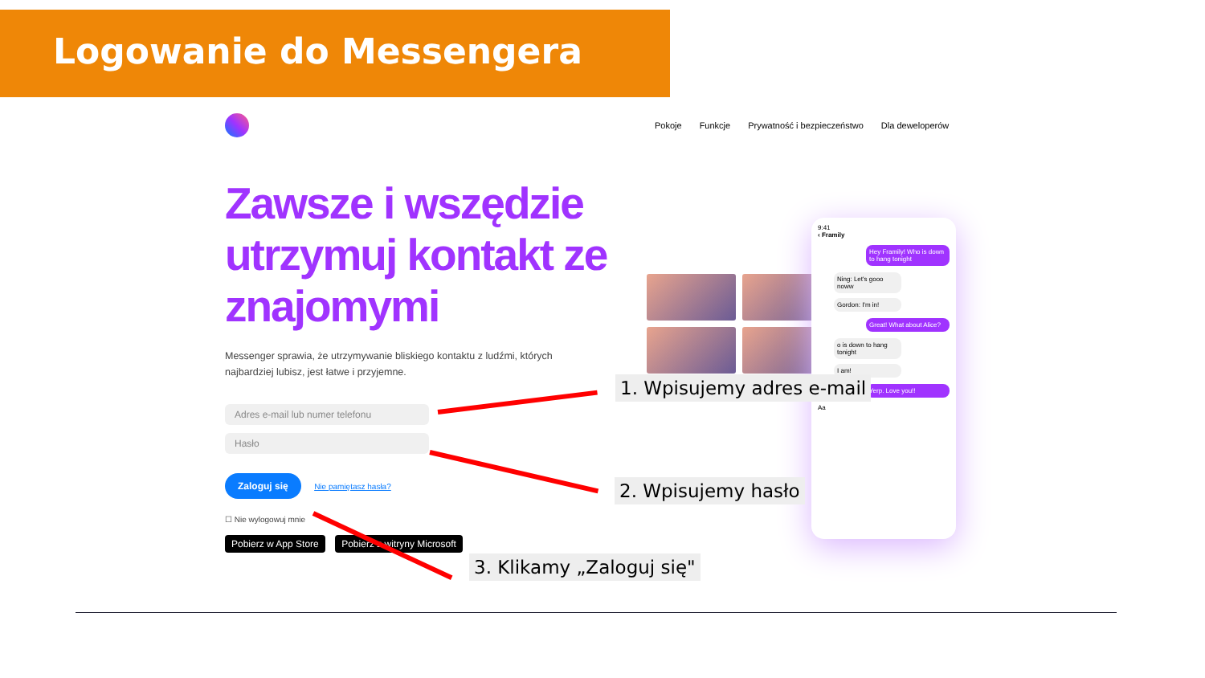Logowanie do Messengera
Pokoje Funkcje Prywatność i bezpieczeństwo Dla deweloperów
Zawsze i wszędzie utrzymuj kontakt ze znajomymi
Messenger sprawia, że utrzymywanie bliskiego kontaktu z ludźmi, których najbardziej lubisz, jest łatwe i przyjemne.
Adres e-mail lub numer telefonu
Hasło
Zaloguj się Nie pamiętasz hasła?
☐ Nie wylogowuj mnie
Pobierz w App Store Pobierz z witryny Microsoft
9:41
‹ Framily
Hey Framily! Who is down to hang tonight
Ning: Let's gooo noww
Gordon: I'm in!
Great! What about Alice?
o is down to hang tonight
I am!
Yerp. Love you!!
Aa
1. Wpisujemy adres e-mail
2. Wpisujemy hasło
3. Klikamy „Zaloguj się"